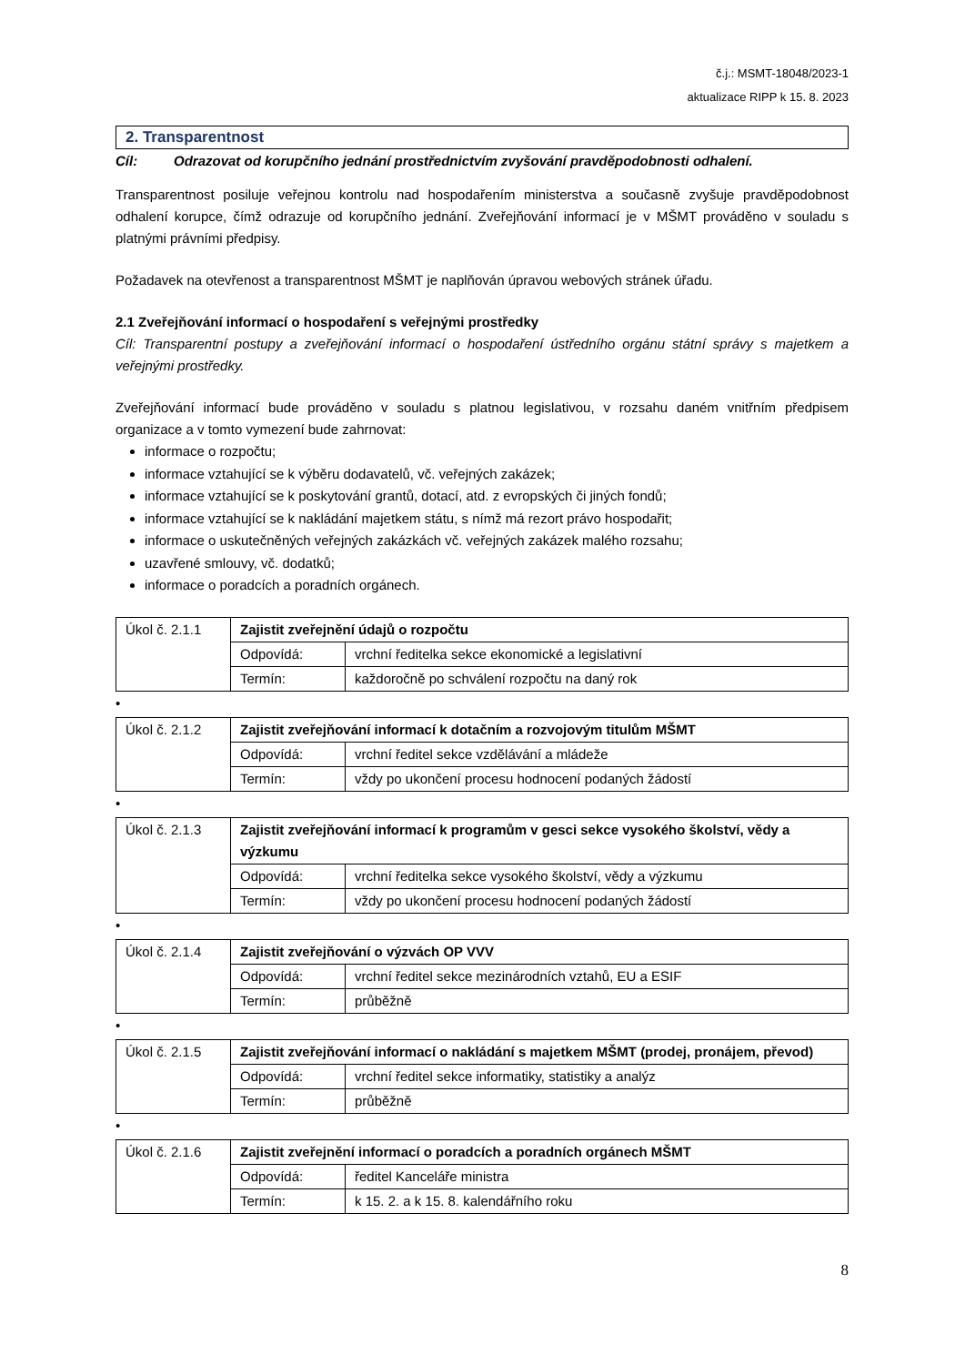č.j.: MSMT-18048/2023-1
aktualizace RIPP k 15. 8. 2023
2. Transparentnost
Cíl: Odrazovat od korupčního jednání prostřednictvím zvyšování pravděpodobnosti odhalení.
Transparentnost posiluje veřejnou kontrolu nad hospodařením ministerstva a současně zvyšuje pravděpodobnost odhalení korupce, čímž odrazuje od korupčního jednání. Zveřejňování informací je v MŠMT prováděno v souladu s platnými právními předpisy.
Požadavek na otevřenost a transparentnost MŠMT je naplňován úpravou webových stránek úřadu.
2.1 Zveřejňování informací o hospodaření s veřejnými prostředky
Cíl: Transparentní postupy a zveřejňování informací o hospodaření ústředního orgánu státní správy s majetkem a veřejnými prostředky.
Zveřejňování informací bude prováděno v souladu s platnou legislativou, v rozsahu daném vnitřním předpisem organizace a v tomto vymezení bude zahrnovat:
informace o rozpočtu;
informace vztahující se k výběru dodavatelů, vč. veřejných zakázek;
informace vztahující se k poskytování grantů, dotací, atd. z evropských či jiných fondů;
informace vztahující se k nakládání majetkem státu, s nímž má rezort právo hospodařit;
informace o uskutečněných veřejných zakázkách vč. veřejných zakázek malého rozsahu;
uzavřené smlouvy, vč. dodatků;
informace o poradcích a poradních orgánech.
| Úkol č. 2.1.1 | Zajistit zveřejnění údajů o rozpočtu | |
| | Odpovídá: | vrchní ředitelka sekce ekonomické a legislativní |
| | Termín: | každoročně po schválení rozpočtu na daný rok |
•
| Úkol č. 2.1.2 | Zajistit zveřejňování informací k dotačním a rozvojovým titulům MŠMT | |
| | Odpovídá: | vrchní ředitel sekce vzdělávání a mládeže |
| | Termín: | vždy po ukončení procesu hodnocení podaných žádostí |
•
| Úkol č. 2.1.3 | Zajistit zveřejňování informací k programům v gesci sekce vysokého školství, vědy a výzkumu | |
| | Odpovídá: | vrchní ředitelka sekce vysokého školství, vědy a výzkumu |
| | Termín: | vždy po ukončení procesu hodnocení podaných žádostí |
•
| Úkol č. 2.1.4 | Zajistit zveřejňování o výzvách OP VVV | |
| | Odpovídá: | vrchní ředitel sekce mezinárodních vztahů, EU a ESIF |
| | Termín: | průběžně |
•
| Úkol č. 2.1.5 | Zajistit zveřejňování informací o nakládání s majetkem MŠMT (prodej, pronájem, převod) | |
| | Odpovídá: | vrchní ředitel sekce informatiky, statistiky a analýz |
| | Termín: | průběžně |
•
| Úkol č. 2.1.6 | Zajistit zveřejnění informací o poradcích a poradních orgánech MŠMT | |
| | Odpovídá: | ředitel Kanceláře ministra |
| | Termín: | k 15. 2. a k 15. 8. kalendářního roku |
8